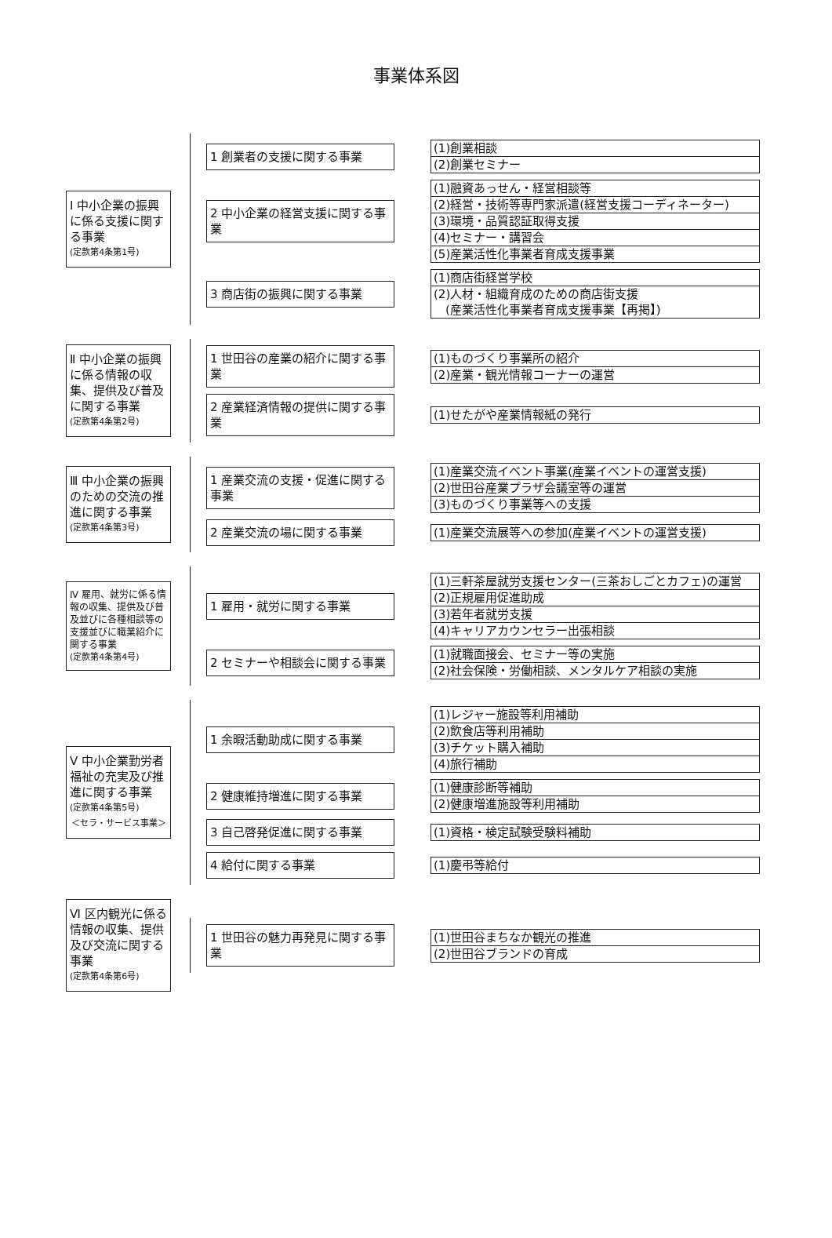事業体系図
Ⅰ 中小企業の振興に係る支援に関する事業
(定款第4条第1号)
1 創業者の支援に関する事業
(1)創業相談
(2)創業セミナー
2 中小企業の経営支援に関する事業
(1)融資あっせん・経営相談等
(2)経営・技術等専門家派遣(経営支援コーディネーター)
(3)環境・品質認証取得支援
(4)セミナー・講習会
(5)産業活性化事業者育成支援事業
3 商店街の振興に関する事業
(1)商店街経営学校
(2)人材・組織育成のための商店街支援
　(産業活性化事業者育成支援事業【再掲】)
Ⅱ 中小企業の振興に係る情報の収集、提供及び普及に関する事業
(定款第4条第2号)
1 世田谷の産業の紹介に関する事業
(1)ものづくり事業所の紹介
(2)産業・観光情報コーナーの運営
2 産業経済情報の提供に関する事業
(1)せたがや産業情報紙の発行
Ⅲ 中小企業の振興のための交流の推進に関する事業
(定款第4条第3号)
1 産業交流の支援・促進に関する事業
(1)産業交流イベント事業(産業イベントの運営支援)
(2)世田谷産業プラザ会議室等の運営
(3)ものづくり事業等への支援
2 産業交流の場に関する事業
(1)産業交流展等への参加(産業イベントの運営支援)
Ⅳ 雇用、就労に係る情報の収集、提供及び普及並びに各種相談等の支援並びに職業紹介に関する事業
(定款第4条第4号)
1 雇用・就労に関する事業
(1)三軒茶屋就労支援センター(三茶おしごとカフェ)の運営
(2)正規雇用促進助成
(3)若年者就労支援
(4)キャリアカウンセラー出張相談
2 セミナーや相談会に関する事業
(1)就職面接会、セミナー等の実施
(2)社会保険・労働相談、メンタルケア相談の実施
Ⅴ 中小企業勤労者福祉の充実及び推進に関する事業
(定款第4条第5号)
＜セラ・サービス事業＞
1 余暇活動助成に関する事業
(1)レジャー施設等利用補助
(2)飲食店等利用補助
(3)チケット購入補助
(4)旅行補助
2 健康維持増進に関する事業
(1)健康診断等補助
(2)健康増進施設等利用補助
3 自己啓発促進に関する事業
(1)資格・検定試験受験料補助
4 給付に関する事業
(1)慶弔等給付
Ⅵ 区内観光に係る情報の収集、提供及び交流に関する事業
(定款第4条第6号)
1 世田谷の魅力再発見に関する事業
(1)世田谷まちなか観光の推進
(2)世田谷ブランドの育成